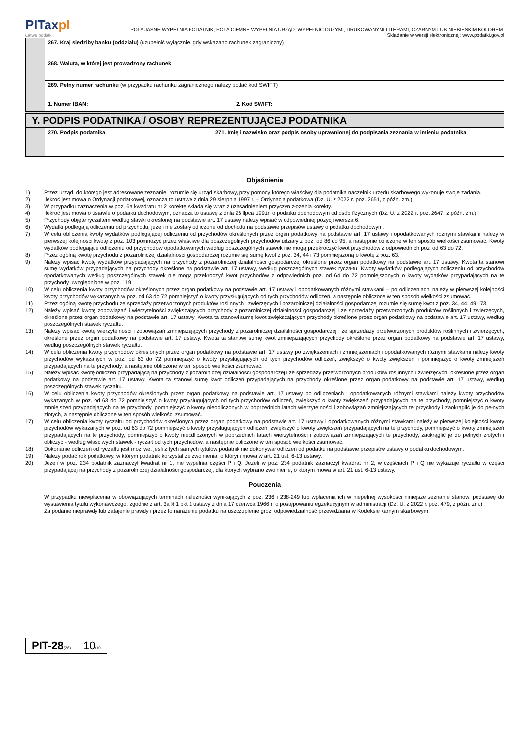PITaxpl
Łatwe podatki
POLA JASNE WYPEŁNIA PODATNIK, POLA CIEMNE WYPEŁNIA URZĄD. WYPEŁNIĆ DUŻYMI, DRUKOWANYMI LITERAMI, CZARNYM LUB NIEBIESKIM KOLOREM.
Składanie w wersji elektronicznej: www.podatki.gov.pl
| | 267. Kraj siedziby banku (oddziału) (uzupełnić wyłącznie, gdy wskazano rachunek zagraniczny) |
| | 268. Waluta, w której jest prowadzony rachunek |
| | 269. Pełny numer rachunku (w przypadku rachunku zagranicznego należy podać kod SWIFT) 1. Numer IBAN: 2. Kod SWIFT: |
Y. PODPIS PODATNIKA / OSOBY REPREZENTUJĄCEJ PODATNIKA
| | 270. Podpis podatnika | 271. Imię i nazwisko oraz podpis osoby uprawnionej do podpisania zeznania w imieniu podatnika |
Objaśnienia
1) Przez urząd, do którego jest adresowane zeznanie, rozumie się urząd skarbowy, przy pomocy którego właściwy dla podatnika naczelnik urzędu skarbowego wykonuje swoje zadania.
2) Ilekroć jest mowa o Ordynacji podatkowej, oznacza to ustawę z dnia 29 sierpnia 1997 r. – Ordynacja podatkowa (Dz. U. z 2022 r. poz. 2651, z późn. zm.).
3) W przypadku zaznaczenia w poz. 6a kwadratu nr 2 korektę składa się wraz z uzasadnieniem przyczyn złożenia korekty.
4) Ilekroć jest mowa o ustawie o podatku dochodowym, oznacza to ustawę z dnia 26 lipca 1991r. o podatku dochodowym od osób fizycznych (Dz. U. z 2022 r. poz. 2647, z późn. zm.).
5) Przychody objęte ryczałtem według stawki określonej na podstawie art. 17 ustawy należy wpisać w odpowiedniej pozycji wiersza 6.
6) Wydatki podlegają odliczeniu od przychodu, jeżeli nie zostały odliczone od dochodu na podstawie przepisów ustawy o podatku dochodowym.
7) W celu obliczenia kwoty wydatków podlegającej odliczeniu od przychodów określonych przez organ podatkowy na podstawie art. 17 ustawy i opodatkowanych różnymi stawkami należy w pierwszej kolejności kwotę z poz. 103 pomnożyć przez właściwe dla poszczególnych przychodów udziały z poz. od 86 do 95, a następnie obliczone w ten sposób wielkości zsumować. Kwoty wydatków podlegające odliczeniu od przychodów opodatkowanych według poszczególnych stawek nie mogą przekroczyć kwot przychodów z odpowiednich poz. od 63 do 72.
8) Przez ogólną kwotę przychodu z pozarolniczej działalności gospodarczej rozumie się sumę kwot z poz. 34, 44 i 73 pomniejszoną o kwotę z poz. 63.
9) Należy wpisać kwotę wydatków przypadających na przychody z pozarolniczej działalności gospodarczej określone przez organ podatkowy na podstawie art. 17 ustawy. Kwota ta stanowi sumę wydatków przypadających na przychody określone na podstawie art. 17 ustawy, według poszczególnych stawek ryczałtu. Kwoty wydatków podlegających odliczeniu od przychodów opodatkowanych według poszczególnych stawek nie mogą przekroczyć kwot przychodów z odpowiednich poz. od 64 do 72 pomniejszonych o kwoty wydatków przypadających na te przychody uwzględnione w poz. 119.
10) W celu obliczenia kwoty przychodów określonych przez organ podatkowy na podstawie art. 17 ustawy i opodatkowanych różnymi stawkami – po odliczeniach, należy w pierwszej kolejności kwoty przychodów wykazanych w poz. od 63 do 72 pomniejszyć o kwoty przysługujących od tych przychodów odliczeń, a następnie obliczone w ten sposób wielkości zsumować.
11) Przez ogólną kwotę przychodu ze sprzedaży przetworzonych produktów roślinnych i zwierzęcych i pozarolniczej działalności gospodarczej rozumie się sumę kwot z poz. 34, 44, 49 i 73.
12) Należy wpisać kwotę zobowiązań i wierzytelności zwiększających przychody z pozarolniczej działalności gospodarczej i ze sprzedaży przetworzonych produktów roślinnych i zwierzęcych, określone przez organ podatkowy na podstawie art. 17 ustawy. Kwota ta stanowi sumę kwot zwiększających przychody określone przez organ podatkowy na podstawie art. 17 ustawy, według poszczególnych stawek ryczałtu.
13) Należy wpisać kwotę wierzytelności i zobowiązań zmniejszających przychody z pozarolniczej działalności gospodarczej i ze sprzedaży przetworzonych produktów roślinnych i zwierzęcych, określone przez organ podatkowy na podstawie art. 17 ustawy. Kwota ta stanowi sumę kwot zmniejszających przychody określone przez organ podatkowy na podstawie art. 17 ustawy, według poszczególnych stawek ryczałtu.
14) W celu obliczenia kwoty przychodów określonych przez organ podatkowy na podstawie art. 17 ustawy po zwiększeniach i zmniejszeniach i opodatkowanych różnymi stawkami należy kwoty przychodów wykazanych w poz. od 63 do 72 pomniejszyć o kwoty przysługujących od tych przychodów odliczeń, zwiększyć o kwoty zwiększeń i pomniejszyć o kwoty zmniejszeń przypadających na te przychody, a następnie obliczone w ten sposób wielkości zsumować.
15) Należy wpisać kwotę odliczeń przypadającą na przychody z pozarolniczej działalności gospodarczej i ze sprzedaży przetworzonych produktów roślinnych i zwierzęcych, określone przez organ podatkowy na podstawie art. 17 ustawy. Kwota ta stanowi sumę kwot odliczeń przypadających na przychody określone przez organ podatkowy na podstawie art. 17 ustawy, według poszczególnych stawek ryczałtu.
16) W celu obliczenia kwoty przychodów określonych przez organ podatkowy na podstawie art. 17 ustawy po odliczeniach i opodatkowanych różnymi stawkami należy kwoty przychodów wykazanych w poz. od 63 do 72 pomniejszyć o kwoty przysługujących od tych przychodów odliczeń, zwiększyć o kwoty zwiększeń przypadających na te przychody, pomniejszyć o kwoty zmniejszeń przypadających na te przychody, pomniejszyć o kwoty nieodliczonych w poprzednich latach wierzytelności i zobowiązań zmniejszających te przychody i zaokrąglić je do pełnych złotych, a następnie obliczone w ten sposób wielkości zsumować.
17) W celu obliczenia kwoty ryczałtu od przychodów określonych przez organ podatkowy na podstawie art. 17 ustawy i opodatkowanych różnymi stawkami należy w pierwszej kolejności kwoty przychodów wykazanych w poz. od 63 do 72 pomniejszyć o kwoty przysługujących odliczeń, zwiększyć o kwoty zwiększeń przypadających na te przychody, pomniejszyć o kwoty zmniejszeń przypadających na te przychody, pomniejszyć o kwoty nieodliczonych w poprzednich latach wierzytelności i zobowiązań zmniejszających te przychody, zaokrąglić je do pełnych złotych i obliczyć - według właściwych stawek - ryczałt od tych przychodów, a następnie obliczone w ten sposób wielkości zsumować.
18) Dokonanie odliczeń od ryczałtu jest możliwe, jeśli z tych samych tytułów podatnik nie dokonywał odliczeń od podatku na podstawie przepisów ustawy o podatku dochodowym.
19) Należy podać rok podatkowy, w którym podatnik korzystał ze zwolnienia, o którym mowa w art. 21 ust. 6-13 ustawy.
20) Jeżeli w poz. 234 podatnik zaznaczył kwadrat nr 1, nie wypełnia części P i Q. Jeżeli w poz. 234 podatnik zaznaczył kwadrat nr 2, w częściach P i Q nie wykazuje ryczałtu w części przypadającej na przychody z pozarolniczej działalności gospodarczej, dla których wybrano zwolnienie, o którym mowa w art. 21 ust. 6-13 ustawy.
Pouczenia
W przypadku niewpłacenia w obowiązujących terminach należności wynikających z poz. 236 i 238-249 lub wpłacenia ich w niepełnej wysokości niniejsze zeznanie stanowi podstawę do wystawienia tytułu wykonawczego, zgodnie z art. 3a § 1 pkt 1 ustawy z dnia 17 czerwca 1966 r. o postępowaniu egzekucyjnym w administracji (Dz. U. z 2022 r. poz. 479, z późn. zm.).
Za podanie nieprawdy lub zatajenie prawdy i przez to narażenie podatku na uszczuplenie grozi odpowiedzialność przewidziana w Kodeksie karnym skarbowym.
PIT-28(26)
10/10